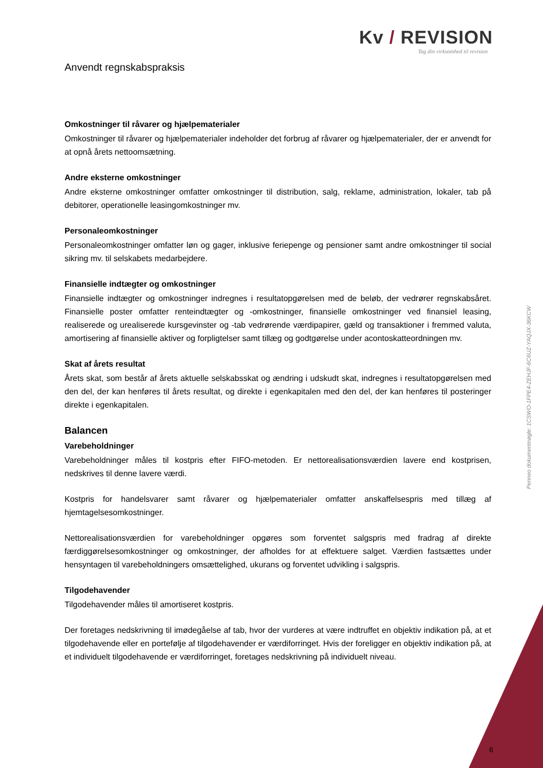Kv / REVISION
Tag din virksomhed til revision
Anvendt regnskabspraksis
Omkostninger til råvarer og hjælpematerialer
Omkostninger til råvarer og hjælpematerialer indeholder det forbrug af råvarer og hjælpematerialer, der er anvendt for at opnå årets nettoomsætning.
Andre eksterne omkostninger
Andre eksterne omkostninger omfatter omkostninger til distribution, salg, reklame, administration, lokaler, tab på debitorer, operationelle leasingomkostninger mv.
Personaleomkostninger
Personaleomkostninger omfatter løn og gager, inklusive feriepenge og pensioner samt andre omkostninger til social sikring mv. til selskabets medarbejdere.
Finansielle indtægter og omkostninger
Finansielle indtægter og omkostninger indregnes i resultatopgørelsen med de beløb, der vedrører regnskabsåret. Finansielle poster omfatter renteindtægter og -omkostninger, finansielle omkostninger ved finansiel leasing, realiserede og urealiserede kursgevinster og -tab vedrørende værdipapirer, gæld og transaktioner i fremmed valuta, amortisering af finansielle aktiver og forpligtelser samt tillæg og godtgørelse under acontoskatteordningen mv.
Skat af årets resultat
Årets skat, som består af årets aktuelle selskabsskat og ændring i udskudt skat, indregnes i resultatopgørelsen med den del, der kan henføres til årets resultat, og direkte i egenkapitalen med den del, der kan henføres til posteringer direkte i egenkapitalen.
Balancen
Varebeholdninger
Varebeholdninger måles til kostpris efter FIFO-metoden. Er nettorealisationsværdien lavere end kostprisen, nedskrives til denne lavere værdi.
Kostpris for handelsvarer samt råvarer og hjælpematerialer omfatter anskaffelsespris med tillæg af hjemtagelsesomkostninger.
Nettorealisationsværdien for varebeholdninger opgøres som forventet salgspris med fradrag af direkte færdiggørelsesomkostninger og omkostninger, der afholdes for at effektuere salget. Værdien fastsættes under hensyntagen til varebeholdningers omsættelighed, ukurans og forventet udvikling i salgspris.
Tilgodehavender
Tilgodehavender måles til amortiseret kostpris.
Der foretages nedskrivning til imødegåelse af tab, hvor der vurderes at være indtruffet en objektiv indikation på, at et tilgodehavende eller en portefølje af tilgodehavender er værdiforringet. Hvis der foreligger en objektiv indikation på, at et individuelt tilgodehavende er værdiforringet, foretages nedskrivning på individuelt niveau.
Penneo dokumentnøgle: 1CSWO-1FPE4-ZEHJF-6C6UZ-YAQJX-36KCW
6